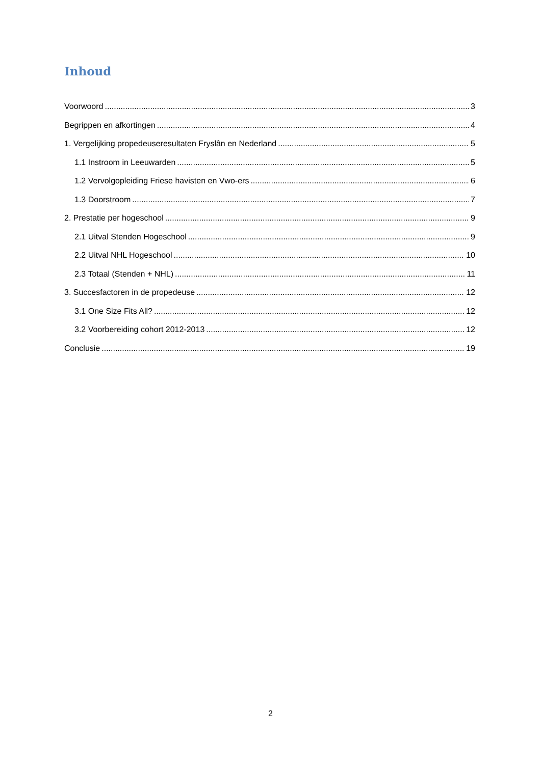Inhoud
Voorwoord 3
Begrippen en afkortingen 4
1. Vergelijking propedeuseresultaten Fryslân en Nederland 5
1.1 Instroom in Leeuwarden 5
1.2 Vervolgopleiding Friese havisten en Vwo-ers 6
1.3 Doorstroom 7
2. Prestatie per hogeschool 9
2.1 Uitval Stenden Hogeschool 9
2.2 Uitval NHL Hogeschool 10
2.3 Totaal (Stenden + NHL) 11
3. Succesfactoren in de propedeuse 12
3.1 One Size Fits All? 12
3.2 Voorbereiding cohort 2012-2013 12
Conclusie 19
2